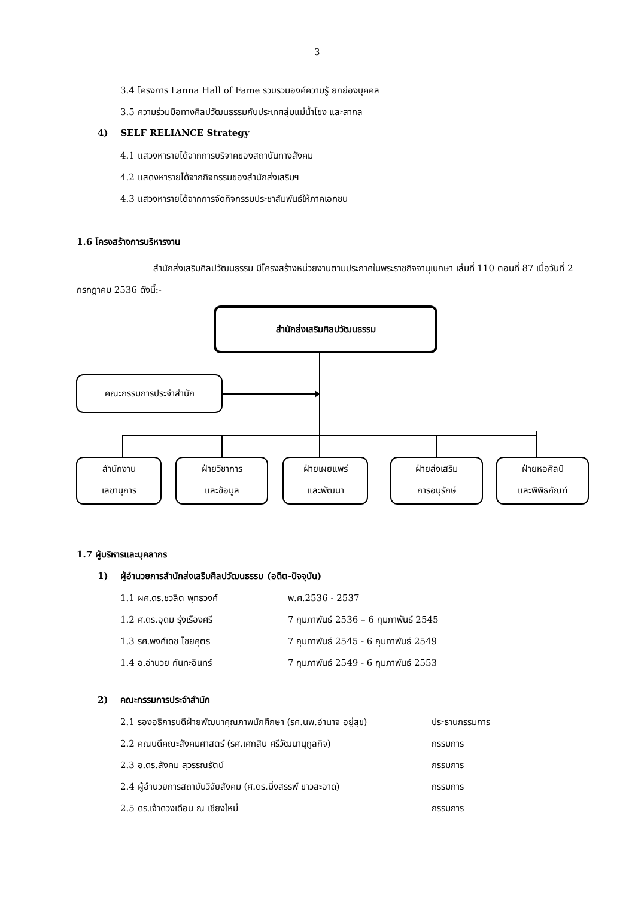3
3.4 โครงการ Lanna Hall of Fame รวบรวมองค์ความรู้ ยกย่องบุคคล
3.5 ความร่วมมือทางศิลปวัฒนธรรมกับประเทศลุ่มแม่น้ำโขง และสากล
4) SELF RELIANCE Strategy
4.1 แสวงหารายได้จากการบริจาคของสถาบันทางสังคม
4.2 แสดงหารายได้จากกิจกรรมของสำนักส่งเสริมฯ
4.3 แสวงหารายได้จากการจัดกิจกรรมประชาสัมพันธ์ให้ภาคเอกชน
1.6 โครงสร้างการบริหารงาน
สำนักส่งเสริมศิลปวัฒนธรรม มีโครงสร้างหน่วยงานตามประกาศในพระราชกิจจานุเบกษา เล่มที่ 110 ตอนที่ 87 เมื่อวันที่ 2 กรกฎาคม 2536 ดังนี้:-
สำนักส่งเสริมศิลปวัฒนธรรม
คณะกรรมการประจำสำนัก
สำนักงาน
เลขานุการ
ฝ่ายวิชาการ
และข้อมูล
ฝ่ายเผยแพร่
และพัฒนา
ฝ่ายส่งเสริม
การอนุรักษ์
ฝ่ายหอศิลป์
และพิพิธภัณฑ์
1.7 ผู้บริหารและบุคลากร
1) ผู้อำนวยการสำนักส่งเสริมศิลปวัฒนธรรม (อดีต-ปัจจุบัน)
| 1.1 ผศ.ดร.ชวลิต พุทธวงศ์ | พ.ศ.2536 - 2537 |
| 1.2 ศ.ดร.อุดม รุ่งเรืองศรี | 7 กุมภาพันธ์ 2536 – 6 กุมภาพันธ์ 2545 |
| 1.3 รศ.พงศ์เดช ไชยคุตร | 7 กุมภาพันธ์ 2545 - 6 กุมภาพันธ์ 2549 |
| 1.4 อ.อำนวย กันทะอินทร์ | 7 กุมภาพันธ์ 2549 - 6 กุมภาพันธ์ 2553 |
2) คณะกรรมการประจำสำนัก
| 2.1 รองอธิการบดีฝ่ายพัฒนาคุณภาพนักศึกษา (รศ.นพ.อำนาจ อยู่สุข) | ประธานกรรมการ |
| 2.2 คณบดีคณะสังคมศาสตร์ (รศ.เศกสิน ศรีวัฒนานุกูลกิจ) | กรรมการ |
| 2.3 อ.ดร.สังคม สุวรรณรัตน์ | กรรมการ |
| 2.4 ผู้อำนวยการสถาบันวิจัยสังคม (ศ.ดร.มิ่งสรรพ์ ขาวสะอาด) | กรรมการ |
| 2.5 ดร.เจ้าดวงเดือน ณ เชียงใหม่ | กรรมการ |